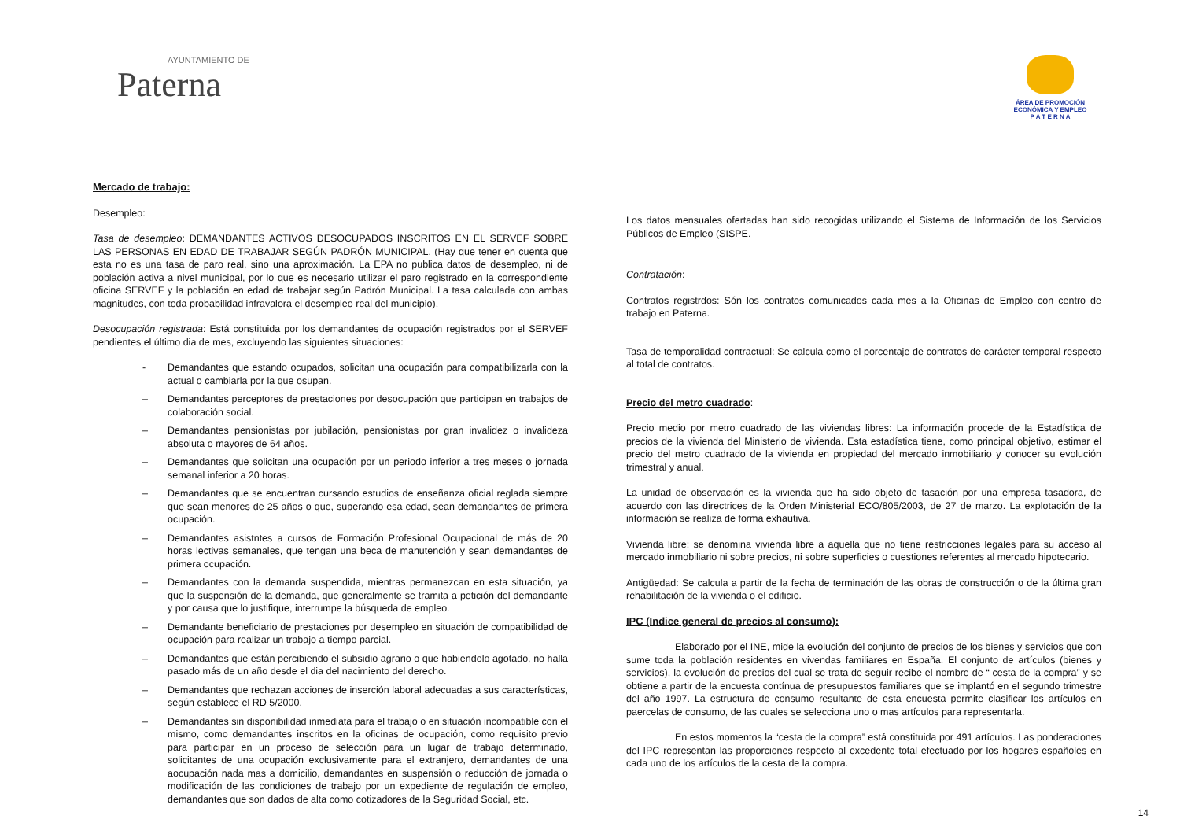AYUNTAMIENTO DE
Paterna
ÁREA DE PROMOCIÓN
ECONÓMICA Y EMPLEO
P A T E R N A
Mercado de trabajo:
Desempleo:
Tasa de desempleo: DEMANDANTES ACTIVOS DESOCUPADOS INSCRITOS EN EL SERVEF SOBRE LAS PERSONAS EN EDAD DE TRABAJAR SEGÚN PADRÓN MUNICIPAL. (Hay que tener en cuenta que esta no es una tasa de paro real, sino una aproximación. La EPA no publica datos de desempleo, ni de población activa a nivel municipal, por lo que es necesario utilizar el paro registrado en la correspondiente oficina SERVEF y la población en edad de trabajar según Padrón Municipal. La tasa calculada con ambas magnitudes, con toda probabilidad infravalora el desempleo real del municipio).
Desocupación registrada: Está constituida por los demandantes de ocupación registrados por el SERVEF pendientes el último dia de mes, excluyendo las siguientes situaciones:
- Demandantes que estando ocupados, solicitan una ocupación para compatibilizarla con la actual o cambiarla por la que osupan.
– Demandantes perceptores de prestaciones por desocupación que participan en trabajos de colaboración social.
– Demandantes pensionistas por jubilación, pensionistas por gran invalidez o invalideza absoluta o mayores de 64 años.
– Demandantes que solicitan una ocupación por un periodo inferior a tres meses o jornada semanal inferior a 20 horas.
– Demandantes que se encuentran cursando estudios de enseñanza oficial reglada siempre que sean menores de 25 años o que, superando esa edad, sean demandantes de primera ocupación.
– Demandantes asistntes a cursos de Formación Profesional Ocupacional de más de 20 horas lectivas semanales, que tengan una beca de manutención y sean demandantes de primera ocupación.
– Demandantes con la demanda suspendida, mientras permanezcan en esta situación, ya que la suspensión de la demanda, que generalmente se tramita a petición del demandante y por causa que lo justifique, interrumpe la búsqueda de empleo.
– Demandante beneficiario de prestaciones por desempleo en situación de compatibilidad de ocupación para realizar un trabajo a tiempo parcial.
– Demandantes que están percibiendo el subsidio agrario o que habiendolo agotado, no halla pasado más de un año desde el dia del nacimiento del derecho.
– Demandantes que rechazan acciones de inserción laboral adecuadas a sus características, según establece el RD 5/2000.
– Demandantes sin disponibilidad inmediata para el trabajo o en situación incompatible con el mismo, como demandantes inscritos en la oficinas de ocupación, como requisito previo para participar en un proceso de selección para un lugar de trabajo determinado, solicitantes de una ocupación exclusivamente para el extranjero, demandantes de una aocupación nada mas a domicilio, demandantes en suspensión o reducción de jornada o modificación de las condiciones de trabajo por un expediente de regulación de empleo, demandantes que son dados de alta como cotizadores de la Seguridad Social, etc.
Los datos mensuales ofertadas han sido recogidas utilizando el Sistema de Información de los Servicios Públicos de Empleo (SISPE.
Contratación:
Contratos registrdos: Són los contratos comunicados cada mes a la Oficinas de Empleo con centro de trabajo en Paterna.
Tasa de temporalidad contractual: Se calcula como el porcentaje de contratos de carácter temporal respecto al total de contratos.
Precio del metro cuadrado:
Precio medio por metro cuadrado de las viviendas libres: La información procede de la Estadística de precios de la vivienda del Ministerio de vivienda. Esta estadística tiene, como principal objetivo, estimar el precio del metro cuadrado de la vivienda en propiedad del mercado inmobiliario y conocer su evolución trimestral y anual.
La unidad de observación es la vivienda que ha sido objeto de tasación por una empresa tasadora, de acuerdo con las directrices de la Orden Ministerial ECO/805/2003, de 27 de marzo. La explotación de la información se realiza de forma exhautiva.
Vivienda libre: se denomina vivienda libre a aquella que no tiene restricciones legales para su acceso al mercado inmobiliario ni sobre precios, ni sobre superficies o cuestiones referentes al mercado hipotecario.
Antigüedad: Se calcula a partir de la fecha de terminación de las obras de construcción o de la última gran rehabilitación de la vivienda o el edificio.
IPC (Indice general de precios al consumo):
Elaborado por el INE, mide la evolución del conjunto de precios de los bienes y servicios que con sume toda la población residentes en vivendas familiares en España. El conjunto de artículos (bienes y servicios), la evolución de precios del cual se trata de seguir recibe el nombre de “ cesta de la compra” y se obtiene a partir de la encuesta contínua de presupuestos familiares que se implantó en el segundo trimestre del año 1997. La estructura de consumo resultante de esta encuesta permite clasificar los artículos en paercelas de consumo, de las cuales se selecciona uno o mas artículos para representarla.
En estos momentos la “cesta de la compra” está constituida por 491 artículos. Las ponderaciones del IPC representan las proporciones respecto al excedente total efectuado por los hogares españoles en cada uno de los artículos de la cesta de la compra.
14